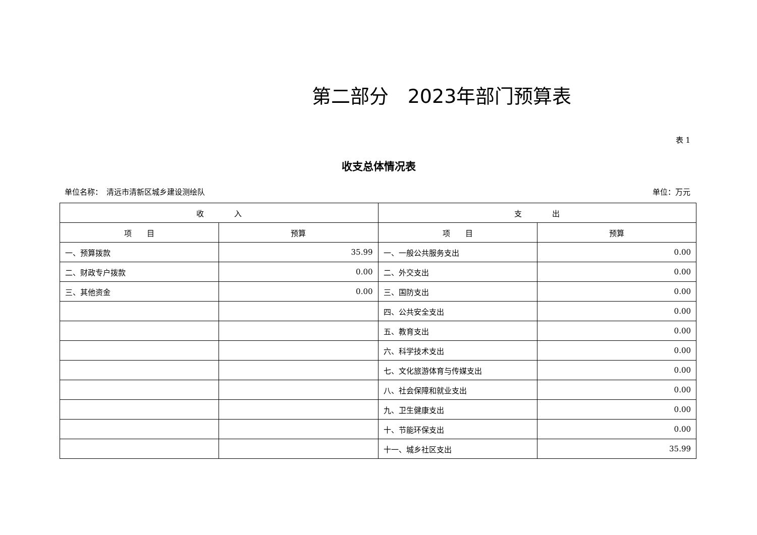第二部分　2023年部门预算表
表 1
收支总体情况表
单位名称：　清远市清新区城乡建设测绘队 单位：万元
| 收 入 | | 支 出 | |
| --- | --- | --- | --- |
| 项 目 | 预算 | 项 目 | 预算 |
| 一、预算拨款 | 35.99 | 一、一般公共服务支出 | 0.00 |
| 二、财政专户拨款 | 0.00 | 二、外交支出 | 0.00 |
| 三、其他资金 | 0.00 | 三、国防支出 | 0.00 |
| | | 四、公共安全支出 | 0.00 |
| | | 五、教育支出 | 0.00 |
| | | 六、科学技术支出 | 0.00 |
| | | 七、文化旅游体育与传媒支出 | 0.00 |
| | | 八、社会保障和就业支出 | 0.00 |
| | | 九、卫生健康支出 | 0.00 |
| | | 十、节能环保支出 | 0.00 |
| | | 十一、城乡社区支出 | 35.99 |